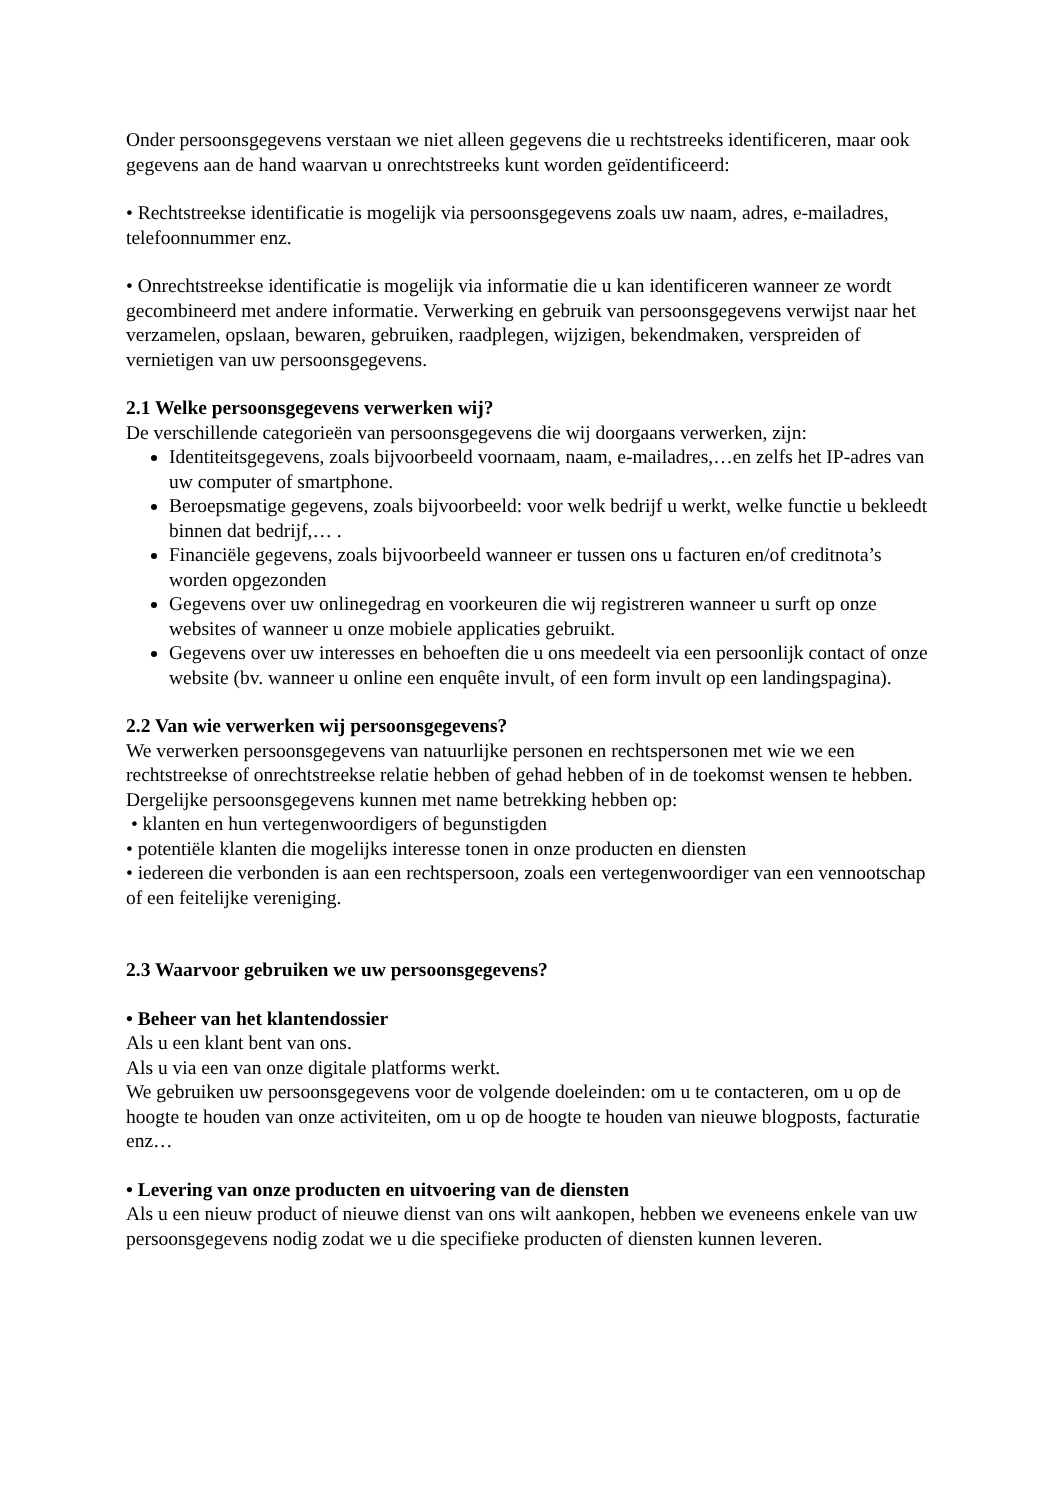Onder persoonsgegevens verstaan we niet alleen gegevens die u rechtstreeks identificeren, maar ook gegevens aan de hand waarvan u onrechtstreeks kunt worden geïdentificeerd:
• Rechtstreekse identificatie is mogelijk via persoonsgegevens zoals uw naam, adres, e-mailadres, telefoonnummer enz.
• Onrechtstreekse identificatie is mogelijk via informatie die u kan identificeren wanneer ze wordt gecombineerd met andere informatie. Verwerking en gebruik van persoonsgegevens verwijst naar het verzamelen, opslaan, bewaren, gebruiken, raadplegen, wijzigen, bekendmaken, verspreiden of vernietigen van uw persoonsgegevens.
2.1 Welke persoonsgegevens verwerken wij?
De verschillende categorieën van persoonsgegevens die wij doorgaans verwerken, zijn:
Identiteitsgegevens, zoals bijvoorbeeld voornaam, naam, e-mailadres,…en zelfs het IP-adres van uw computer of smartphone.
Beroepsmatige gegevens, zoals bijvoorbeeld: voor welk bedrijf u werkt, welke functie u bekleedt binnen dat bedrijf,… .
Financiële gegevens, zoals bijvoorbeeld wanneer er tussen ons u facturen en/of creditnota’s worden opgezonden
Gegevens over uw onlinegedrag en voorkeuren die wij registreren wanneer u surft op onze websites of wanneer u onze mobiele applicaties gebruikt.
Gegevens over uw interesses en behoeften die u ons meedeelt via een persoonlijk contact of onze website (bv. wanneer u online een enquête invult, of een form invult op een landingspagina).
2.2 Van wie verwerken wij persoonsgegevens?
We verwerken persoonsgegevens van natuurlijke personen en rechtspersonen met wie we een rechtstreekse of onrechtstreekse relatie hebben of gehad hebben of in de toekomst wensen te hebben. Dergelijke persoonsgegevens kunnen met name betrekking hebben op:
• klanten en hun vertegenwoordigers of begunstigden
• potentiële klanten die mogelijks interesse tonen in onze producten en diensten
• iedereen die verbonden is aan een rechtspersoon, zoals een vertegenwoordiger van een vennootschap of een feitelijke vereniging.
2.3 Waarvoor gebruiken we uw persoonsgegevens?
• Beheer van het klantendossier
Als u een klant bent van ons.
Als u via een van onze digitale platforms werkt.
We gebruiken uw persoonsgegevens voor de volgende doeleinden: om u te contacteren, om u op de hoogte te houden van onze activiteiten, om u op de hoogte te houden van nieuwe blogposts, facturatie enz…
• Levering van onze producten en uitvoering van de diensten
Als u een nieuw product of nieuwe dienst van ons wilt aankopen, hebben we eveneens enkele van uw persoonsgegevens nodig zodat we u die specifieke producten of diensten kunnen leveren.